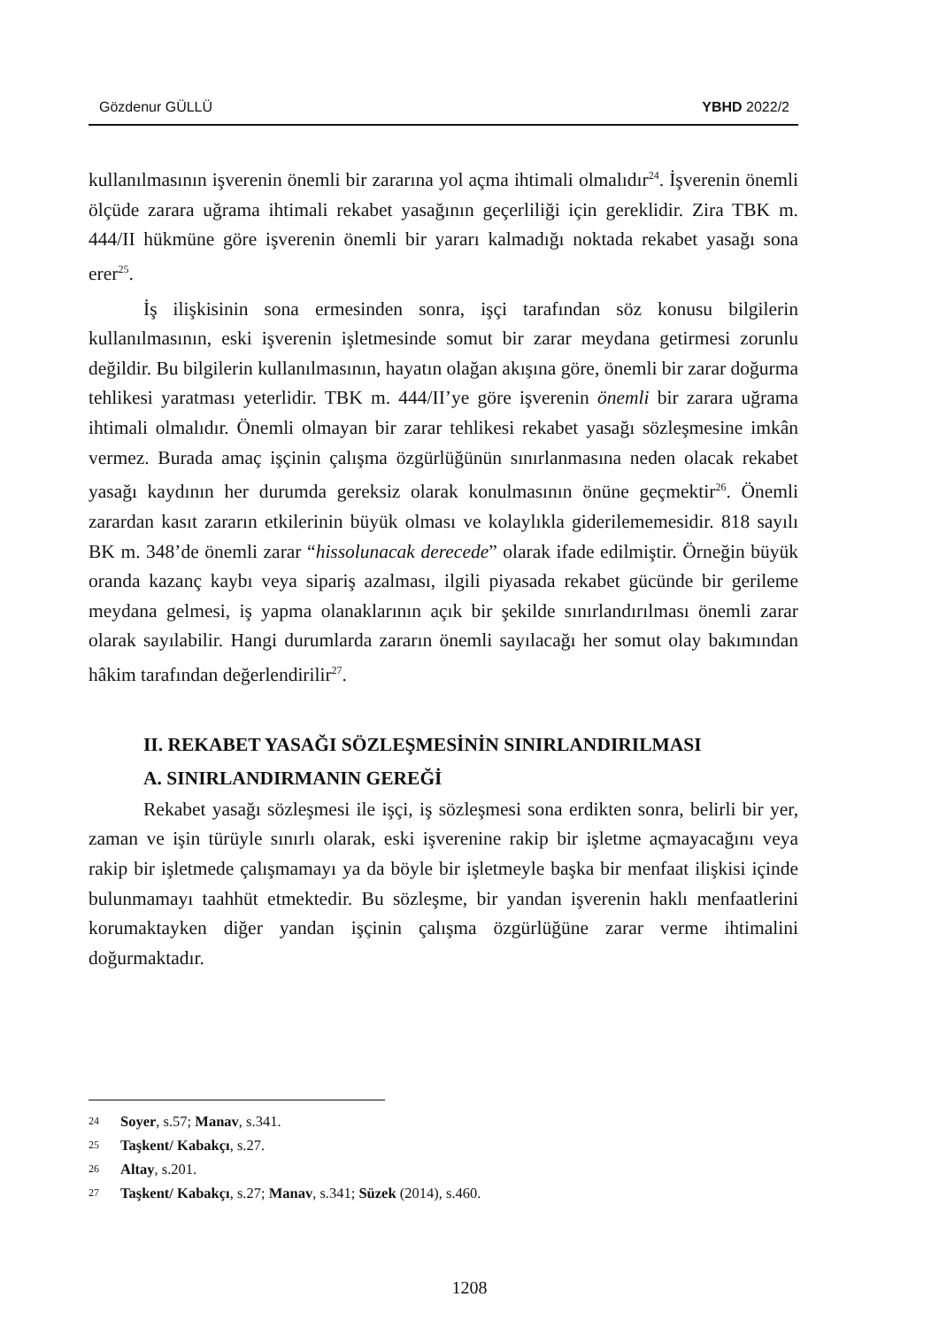Gözdenur GÜLLÜ YBHD 2022/2
kullanılmasının işverenin önemli bir zararına yol açma ihtimali olmalıdır<sup>24</sup>. İşverenin önemli ölçüde zarara uğrama ihtimali rekabet yasağının geçerliliği için gereklidir. Zira TBK m. 444/II hükmüne göre işverenin önemli bir yararı kalmadığı noktada rekabet yasağı sona erer<sup>25</sup>.
İş ilişkisinin sona ermesinden sonra, işçi tarafından söz konusu bilgilerin kullanılmasının, eski işverenin işletmesinde somut bir zarar meydana getirmesi zorunlu değildir. Bu bilgilerin kullanılmasının, hayatın olağan akışına göre, önemli bir zarar doğurma tehlikesi yaratması yeterlidir. TBK m. 444/II’ye göre işverenin önemli bir zarara uğrama ihtimali olmalıdır. Önemli olmayan bir zarar tehlikesi rekabet yasağı sözleşmesine imkân vermez. Burada amaç işçinin çalışma özgürlüğünün sınırlanmasına neden olacak rekabet yasağı kaydının her durumda gereksiz olarak konulmasının önüne geçmektir<sup>26</sup>. Önemli zarardan kasıt zararın etkilerinin büyük olması ve kolaylıkla giderilememesidir. 818 sayılı BK m. 348’de önemli zarar “hissolunacak derecede” olarak ifade edilmiştir. Örneğin büyük oranda kazanç kaybı veya sipariş azalması, ilgili piyasada rekabet gücünde bir gerileme meydana gelmesi, iş yapma olanaklarının açık bir şekilde sınırlandırılması önemli zarar olarak sayılabilir. Hangi durumlarda zararın önemli sayılacağı her somut olay bakımından hâkim tarafından değerlendirilir<sup>27</sup>.
II. REKABET YASAĞI SÖZLEŞMESİNİN SINIRLANDIRILMASI
A. SINIRLANDIRMANIN GEREĞİ
Rekabet yasağı sözleşmesi ile işçi, iş sözleşmesi sona erdikten sonra, belirli bir yer, zaman ve işin türüyle sınırlı olarak, eski işverenine rakip bir işletme açmayacağını veya rakip bir işletmede çalışmamayı ya da böyle bir işletmeyle başka bir menfaat ilişkisi içinde bulunmamayı taahhüt etmektedir. Bu sözleşme, bir yandan işverenin haklı menfaatlerini korumaktayken diğer yandan işçinin çalışma özgürlüğüne zarar verme ihtimalini doğurmaktadır.
24 Soyer, s.57; Manav, s.341.
25 Taşkent/ Kabakçı, s.27.
26 Altay, s.201.
27 Taşkent/ Kabakçı, s.27; Manav, s.341; Süzek (2014), s.460.
1208